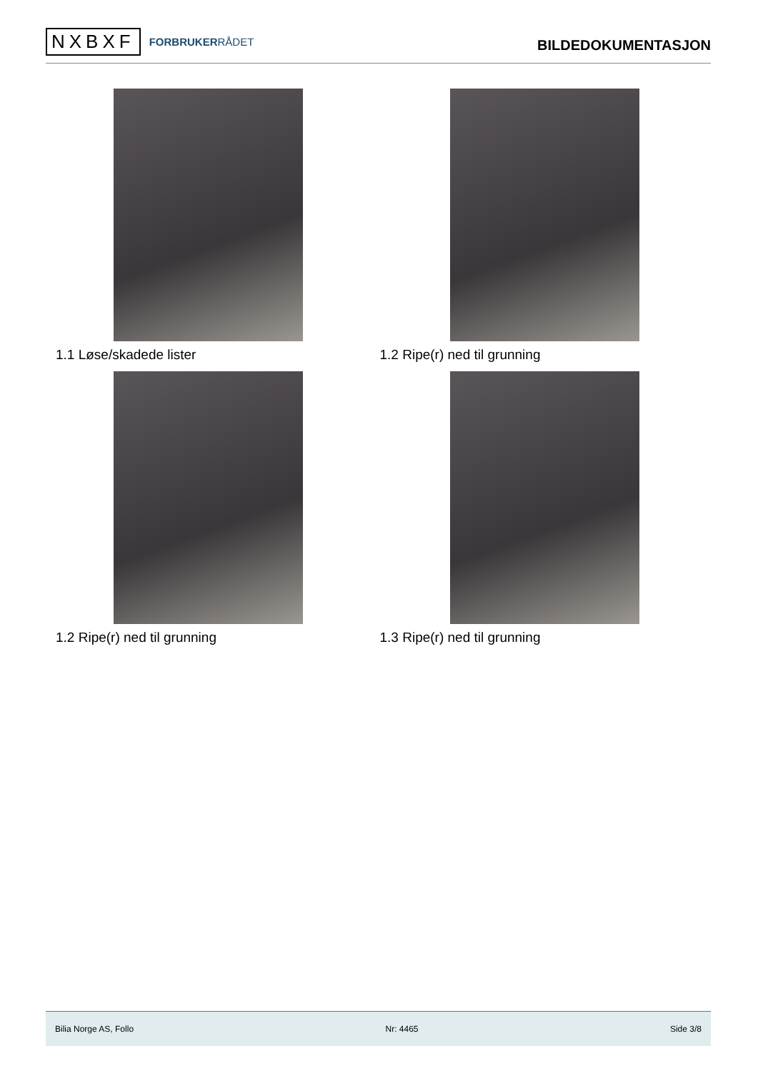NXBXF
FORBRUKERRÅDET
BILDEDOKUMENTASJON
1.1 Løse/skadede lister
1.2 Ripe(r) ned til grunning
1.2 Ripe(r) ned til grunning
1.3 Ripe(r) ned til grunning
Bilia Norge AS, Follo Nr: 4465 Side 3/8